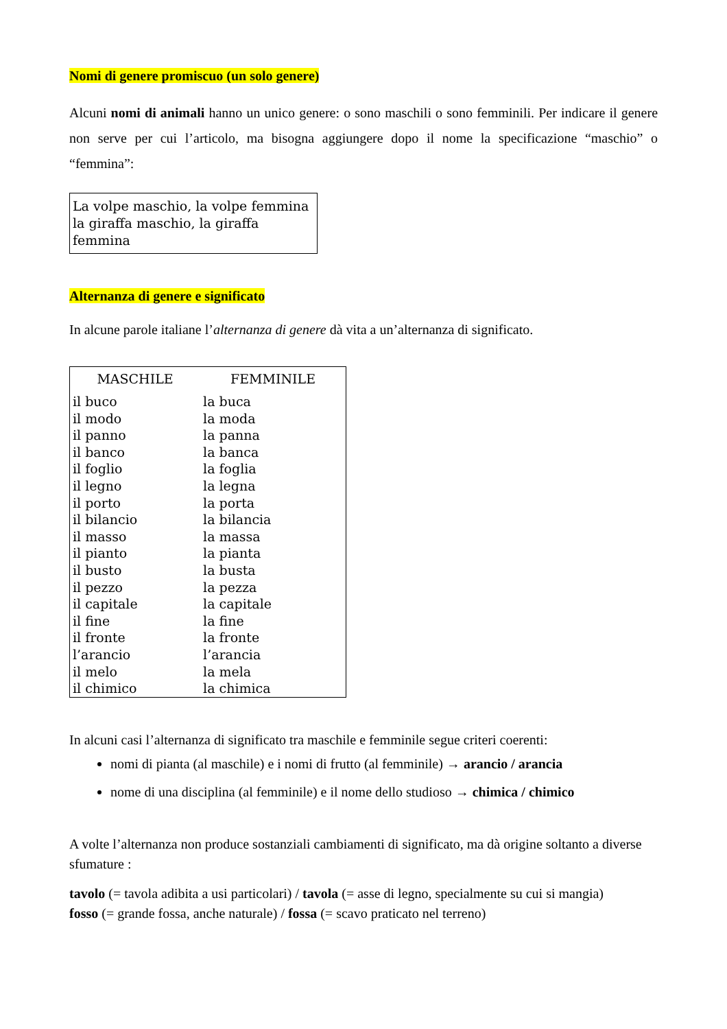Nomi di genere promiscuo (un solo genere)
Alcuni nomi di animali hanno un unico genere: o sono maschili o sono femminili. Per indicare il genere non serve per cui l’articolo, ma bisogna aggiungere dopo il nome la specificazione “maschio” o “femmina”:
La volpe maschio, la volpe femmina
la giraffa maschio, la giraffa femmina
Alternanza di genere e significato
In alcune parole italiane l’alternanza di genere dà vita a un’alternanza di significato.
| MASCHILE | FEMMINILE |
| --- | --- |
| il buco | la buca |
| il modo | la moda |
| il panno | la panna |
| il banco | la banca |
| il foglio | la foglia |
| il legno | la legna |
| il porto | la porta |
| il bilancio | la bilancia |
| il masso | la massa |
| il pianto | la pianta |
| il busto | la busta |
| il pezzo | la pezza |
| il capitale | la capitale |
| il fine | la fine |
| il fronte | la fronte |
| l’arancio | l’arancia |
| il melo | la mela |
| il chimico | la chimica |
In alcuni casi l’alternanza di significato tra maschile e femminile segue criteri coerenti:
nomi di pianta (al maschile) e i nomi di frutto (al femminile) → arancio / arancia
nome di una disciplina (al femminile) e il nome dello studioso → chimica / chimico
A volte l’alternanza non produce sostanziali cambiamenti di significato, ma dà origine soltanto a diverse sfumature :
tavolo (= tavola adibita a usi particolari) / tavola (= asse di legno, specialmente su cui si mangia)
fosso (= grande fossa, anche naturale) / fossa (= scavo praticato nel terreno)